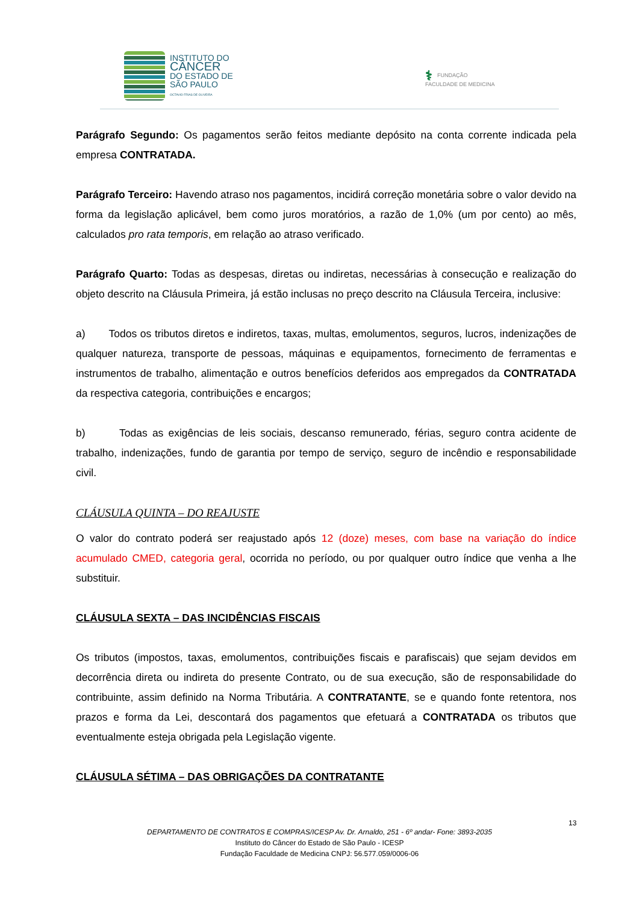INSTITUTO DO
CÂNCER
DO ESTADO DE
SÃO PAULO
OCTAVIO FRIAS DE OLIVEIRA
⚕ FUNDAÇÃO
FACULDADE DE MEDICINA
Parágrafo Segundo: Os pagamentos serão feitos mediante depósito na conta corrente indicada pela empresa CONTRATADA.
Parágrafo Terceiro: Havendo atraso nos pagamentos, incidirá correção monetária sobre o valor devido na forma da legislação aplicável, bem como juros moratórios, a razão de 1,0% (um por cento) ao mês, calculados pro rata temporis, em relação ao atraso verificado.
Parágrafo Quarto: Todas as despesas, diretas ou indiretas, necessárias à consecução e realização do objeto descrito na Cláusula Primeira, já estão inclusas no preço descrito na Cláusula Terceira, inclusive:
a) Todos os tributos diretos e indiretos, taxas, multas, emolumentos, seguros, lucros, indenizações de qualquer natureza, transporte de pessoas, máquinas e equipamentos, fornecimento de ferramentas e instrumentos de trabalho, alimentação e outros benefícios deferidos aos empregados da CONTRATADA da respectiva categoria, contribuições e encargos;
b) Todas as exigências de leis sociais, descanso remunerado, férias, seguro contra acidente de trabalho, indenizações, fundo de garantia por tempo de serviço, seguro de incêndio e responsabilidade civil.
CLÁUSULA QUINTA – DO REAJUSTE
O valor do contrato poderá ser reajustado após 12 (doze) meses, com base na variação do índice acumulado CMED, categoria geral, ocorrida no período, ou por qualquer outro índice que venha a lhe substituir.
CLÁUSULA SEXTA – DAS INCIDÊNCIAS FISCAIS
Os tributos (impostos, taxas, emolumentos, contribuições fiscais e parafiscais) que sejam devidos em decorrência direta ou indireta do presente Contrato, ou de sua execução, são de responsabilidade do contribuinte, assim definido na Norma Tributária. A CONTRATANTE, se e quando fonte retentora, nos prazos e forma da Lei, descontará dos pagamentos que efetuará a CONTRATADA os tributos que eventualmente esteja obrigada pela Legislação vigente.
CLÁUSULA SÉTIMA – DAS OBRIGAÇÕES DA CONTRATANTE
13
DEPARTAMENTO DE CONTRATOS E COMPRAS/ICESP Av. Dr. Arnaldo, 251 - 6º andar- Fone: 3893-2035
Instituto do Câncer do Estado de São Paulo - ICESP
Fundação Faculdade de Medicina CNPJ: 56.577.059/0006-06